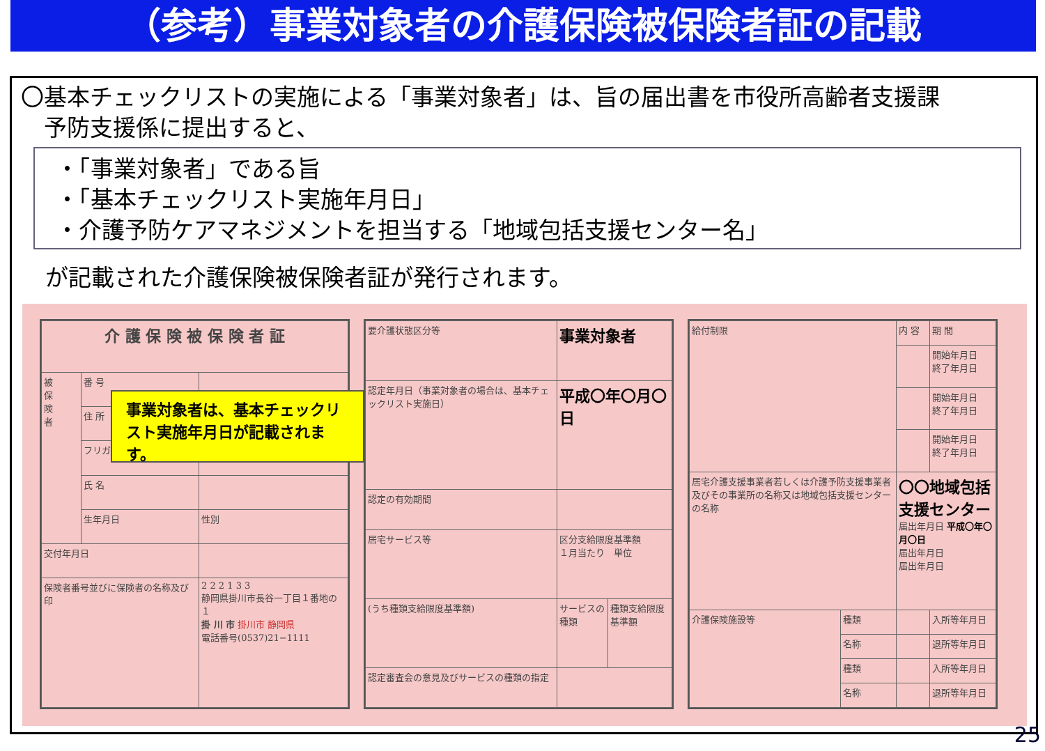（参考）事業対象者の介護保険被保険者証の記載
〇基本チェックリストの実施による「事業対象者」は、旨の届出書を市役所高齢者支援課
　予防支援係に提出すると、
・「事業対象者」である旨
・「基本チェックリスト実施年月日」
・介護予防ケアマネジメントを担当する「地域包括支援センター名」
が記載された介護保険被保険者証が発行されます。
| 介 護 保 険 被 保 険 者 証 | | |
| 被 保 険 者 | 番 号 | |
| | 住 所 | |
| | フリガナ | |
| | 氏 名 | |
| | 生年月日 | 性別 |
| 交付年月日 | | |
| 保険者番号並びに保険者の名称及び印 | | 2 2 2 1 3 3 静岡県掛川市長谷一丁目１番地の１ 掛 川 市 掛川市 静岡県 電話番号(0537)21−1111 |
事業対象者は、基本チェックリスト実施年月日が記載されます。
| 要介護状態区分等 | 事業対象者 | |
| 認定年月日（事業対象者の場合は、基本チェックリスト実施日） | 平成〇年〇月〇日 | |
| 認定の有効期間 | | |
| 居宅サービス等 | 区分支給限度基準額 １月当たり 単位 | |
| (うち種類支給限度基準額) | サービスの種類 | 種類支給限度基準額 |
| 認定審査会の意見及びサービスの種類の指定 | | |
| 給付制限 | | 内 容 | 期 間 |
| | | | 開始年月日 終了年月日 |
| | | | 開始年月日 終了年月日 |
| | | | 開始年月日 終了年月日 |
| 居宅介護支援事業者若しくは介護予防支援事業者及びその事業所の名称又は地域包括支援センターの名称 | | 〇〇地域包括支援センター 届出年月日 平成〇年〇月〇日 届出年月日 届出年月日 | |
| 介護保険施設等 | 種類 | | 入所等年月日 |
| | 名称 | | 退所等年月日 |
| | 種類 | | 入所等年月日 |
| | 名称 | | 退所等年月日 |
25